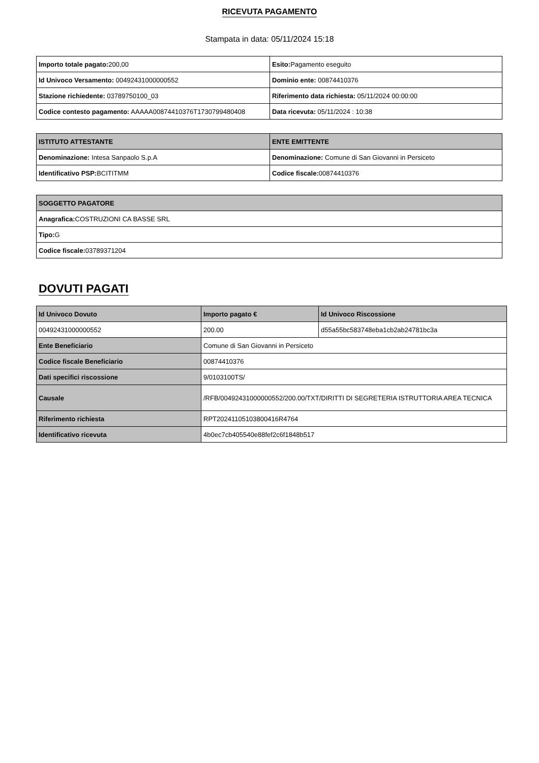RICEVUTA PAGAMENTO
Stampata in data: 05/11/2024 15:18
| Importo totale pagato: 200,00 | Esito: Pagamento eseguito |
| Id Univoco Versamento: 00492431000000552 | Dominio ente: 00874410376 |
| Stazione richiedente: 03789750100_03 | Riferimento data richiesta: 05/11/2024 00:00:00 |
| Codice contesto pagamento: AAAAA00874410376T1730799480408 | Data ricevuta: 05/11/2024 : 10:38 |
| ISTITUTO ATTESTANTE | ENTE EMITTENTE |
| --- | --- |
| Denominazione: Intesa Sanpaolo S.p.A | Denominazione: Comune di San Giovanni in Persiceto |
| Identificativo PSP: BCITITMM | Codice fiscale: 00874410376 |
| SOGGETTO PAGATORE |
| --- |
| Anagrafica: COSTRUZIONI CA BASSE SRL |
| Tipo: G |
| Codice fiscale: 03789371204 |
DOVUTI PAGATI
| Id Univoco Dovuto | Importo pagato € | Id Univoco Riscossione |
| --- | --- | --- |
| 00492431000000552 | 200.00 | d55a55bc583748eba1cb2ab24781bc3a |
| Ente Beneficiario | Comune di San Giovanni in Persiceto | |
| Codice fiscale Beneficiario | 00874410376 | |
| Dati specifici riscossione | 9/0103100TS/ | |
| Causale | /RFB/00492431000000552/200.00/TXT/DIRITTI DI SEGRETERIA ISTRUTTORIA AREA TECNICA | |
| Riferimento richiesta | RPT20241105103800416R4764 | |
| Identificativo ricevuta | 4b0ec7cb405540e88fef2c6f1848b517 | |